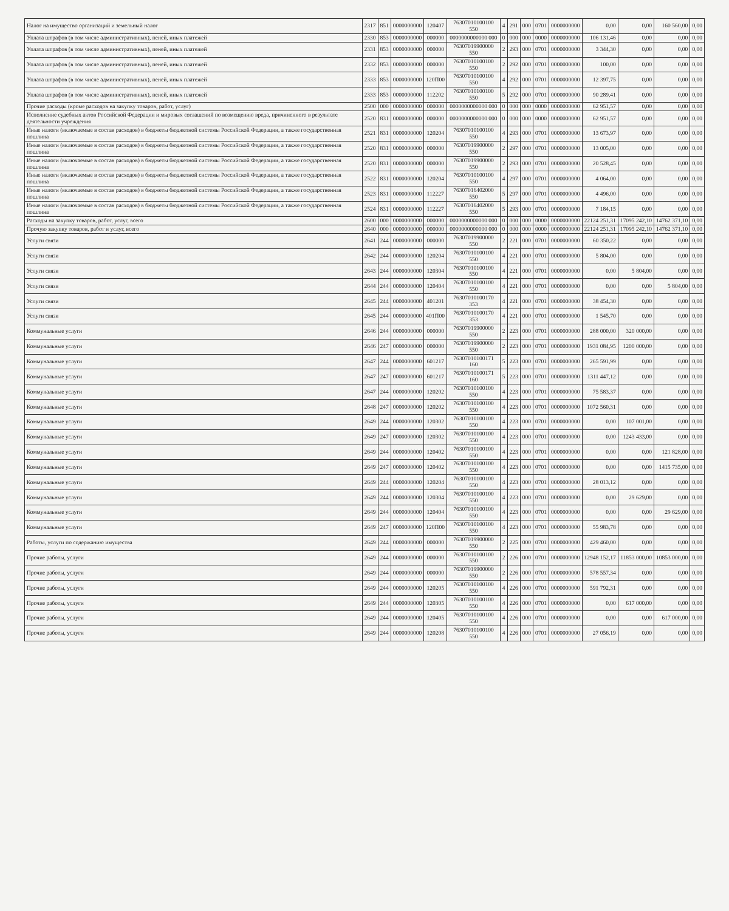| Налог на имущество организаций и земельный налог | 2317 | 851 | 0000000000 | 120407 | 76307010100100 550 | 4 | 291 | 000 | 0701 | 0000000000 | 0,00 | 0,00 | 160 560,00 | 0,00 |
| Уплата штрафов (в том числе административных), пеней, иных платежей | 2330 | 853 | 0000000000 | 000000 | 0000000000000 000 | 0 | 000 | 000 | 0000 | 0000000000 | 106 131,46 | 0,00 | 0,00 | 0,00 |
| Уплата штрафов (в том числе административных), пеней, иных платежей | 2331 | 853 | 0000000000 | 000000 | 76307019900000 550 | 2 | 293 | 000 | 0701 | 0000000000 | 3 344,30 | 0,00 | 0,00 | 0,00 |
| Уплата штрафов (в том числе административных), пеней, иных платежей | 2332 | 853 | 0000000000 | 000000 | 76307010100100 550 | 2 | 292 | 000 | 0701 | 0000000000 | 100,00 | 0,00 | 0,00 | 0,00 |
| Уплата штрафов (в том числе административных), пеней, иных платежей | 2333 | 853 | 0000000000 | 120П00 | 76307010100100 550 | 4 | 292 | 000 | 0701 | 0000000000 | 12 397,75 | 0,00 | 0,00 | 0,00 |
| Уплата штрафов (в том числе административных), пеней, иных платежей | 2333 | 853 | 0000000000 | 112202 | 76307010100100 550 | 5 | 292 | 000 | 0701 | 0000000000 | 90 289,41 | 0,00 | 0,00 | 0,00 |
| Прочие расходы (кроме расходов на закупку товаров, работ, услуг) | 2500 | 000 | 0000000000 | 000000 | 0000000000000 000 | 0 | 000 | 000 | 0000 | 0000000000 | 62 951,57 | 0,00 | 0,00 | 0,00 |
| Исполнение судебных актов Российской Федерации и мировых соглашений по возмещению вреда, причиненного в результате деятельности учреждения | 2520 | 831 | 0000000000 | 000000 | 0000000000000 000 | 0 | 000 | 000 | 0000 | 0000000000 | 62 951,57 | 0,00 | 0,00 | 0,00 |
| Иные налоги (включаемые в состав расходов) в бюджеты бюджетной системы Российской Федерации, а также государственная пошлина | 2521 | 831 | 0000000000 | 120204 | 76307010100100 550 | 4 | 293 | 000 | 0701 | 0000000000 | 13 673,97 | 0,00 | 0,00 | 0,00 |
| Иные налоги (включаемые в состав расходов) в бюджеты бюджетной системы Российской Федерации, а также государственная пошлина | 2520 | 831 | 0000000000 | 000000 | 76307019900000 550 | 2 | 297 | 000 | 0701 | 0000000000 | 13 005,00 | 0,00 | 0,00 | 0,00 |
| Иные налоги (включаемые в состав расходов) в бюджеты бюджетной системы Российской Федерации, а также государственная пошлина | 2520 | 831 | 0000000000 | 000000 | 76307019900000 550 | 2 | 293 | 000 | 0701 | 0000000000 | 20 528,45 | 0,00 | 0,00 | 0,00 |
| Иные налоги (включаемые в состав расходов) в бюджеты бюджетной системы Российской Федерации, а также государственная пошлина | 2522 | 831 | 0000000000 | 120204 | 76307010100100 550 | 4 | 297 | 000 | 0701 | 0000000000 | 4 064,00 | 0,00 | 0,00 | 0,00 |
| Иные налоги (включаемые в состав расходов) в бюджеты бюджетной системы Российской Федерации, а также государственная пошлина | 2523 | 831 | 0000000000 | 112227 | 76307016402000 550 | 5 | 297 | 000 | 0701 | 0000000000 | 4 496,00 | 0,00 | 0,00 | 0,00 |
| Иные налоги (включаемые в состав расходов) в бюджеты бюджетной системы Российской Федерации, а также государственная пошлина | 2524 | 831 | 0000000000 | 112227 | 76307016402000 550 | 5 | 293 | 000 | 0701 | 0000000000 | 7 184,15 | 0,00 | 0,00 | 0,00 |
| Расходы на закупку товаров, работ, услуг, всего | 2600 | 000 | 0000000000 | 000000 | 0000000000000 000 | 0 | 000 | 000 | 0000 | 0000000000 | 22124 251,31 | 17095 242,10 | 14762 371,10 | 0,00 |
| Прочую закупку товаров, работ и услуг, всего | 2640 | 000 | 0000000000 | 000000 | 0000000000000 000 | 0 | 000 | 000 | 0000 | 0000000000 | 22124 251,31 | 17095 242,10 | 14762 371,10 | 0,00 |
| Услуги связи | 2641 | 244 | 0000000000 | 000000 | 76307019900000 550 | 2 | 221 | 000 | 0701 | 0000000000 | 60 350,22 | 0,00 | 0,00 | 0,00 |
| Услуги связи | 2642 | 244 | 0000000000 | 120204 | 76307010100100 550 | 4 | 221 | 000 | 0701 | 0000000000 | 5 804,00 | 0,00 | 0,00 | 0,00 |
| Услуги связи | 2643 | 244 | 0000000000 | 120304 | 76307010100100 550 | 4 | 221 | 000 | 0701 | 0000000000 | 0,00 | 5 804,00 | 0,00 | 0,00 |
| Услуги связи | 2644 | 244 | 0000000000 | 120404 | 76307010100100 550 | 4 | 221 | 000 | 0701 | 0000000000 | 0,00 | 0,00 | 5 804,00 | 0,00 |
| Услуги связи | 2645 | 244 | 0000000000 | 401201 | 76307010100170 353 | 4 | 221 | 000 | 0701 | 0000000000 | 38 454,30 | 0,00 | 0,00 | 0,00 |
| Услуги связи | 2645 | 244 | 0000000000 | 401П00 | 76307010100170 353 | 4 | 221 | 000 | 0701 | 0000000000 | 1 545,70 | 0,00 | 0,00 | 0,00 |
| Коммунальные услуги | 2646 | 244 | 0000000000 | 000000 | 76307019900000 550 | 2 | 223 | 000 | 0701 | 0000000000 | 288 000,00 | 320 000,00 | 0,00 | 0,00 |
| Коммунальные услуги | 2646 | 247 | 0000000000 | 000000 | 76307019900000 550 | 2 | 223 | 000 | 0701 | 0000000000 | 1931 084,95 | 1200 000,00 | 0,00 | 0,00 |
| Коммунальные услуги | 2647 | 244 | 0000000000 | 601217 | 76307010100171 160 | 5 | 223 | 000 | 0701 | 0000000000 | 265 591,99 | 0,00 | 0,00 | 0,00 |
| Коммунальные услуги | 2647 | 247 | 0000000000 | 601217 | 76307010100171 160 | 5 | 223 | 000 | 0701 | 0000000000 | 1311 447,12 | 0,00 | 0,00 | 0,00 |
| Коммунальные услуги | 2647 | 244 | 0000000000 | 120202 | 76307010100100 550 | 4 | 223 | 000 | 0701 | 0000000000 | 75 583,37 | 0,00 | 0,00 | 0,00 |
| Коммунальные услуги | 2648 | 247 | 0000000000 | 120202 | 76307010100100 550 | 4 | 223 | 000 | 0701 | 0000000000 | 1072 560,31 | 0,00 | 0,00 | 0,00 |
| Коммунальные услуги | 2649 | 244 | 0000000000 | 120302 | 76307010100100 550 | 4 | 223 | 000 | 0701 | 0000000000 | 0,00 | 107 001,00 | 0,00 | 0,00 |
| Коммунальные услуги | 2649 | 247 | 0000000000 | 120302 | 76307010100100 550 | 4 | 223 | 000 | 0701 | 0000000000 | 0,00 | 1243 433,00 | 0,00 | 0,00 |
| Коммунальные услуги | 2649 | 244 | 0000000000 | 120402 | 76307010100100 550 | 4 | 223 | 000 | 0701 | 0000000000 | 0,00 | 0,00 | 121 828,00 | 0,00 |
| Коммунальные услуги | 2649 | 247 | 0000000000 | 120402 | 76307010100100 550 | 4 | 223 | 000 | 0701 | 0000000000 | 0,00 | 0,00 | 1415 735,00 | 0,00 |
| Коммунальные услуги | 2649 | 244 | 0000000000 | 120204 | 76307010100100 550 | 4 | 223 | 000 | 0701 | 0000000000 | 28 013,12 | 0,00 | 0,00 | 0,00 |
| Коммунальные услуги | 2649 | 244 | 0000000000 | 120304 | 76307010100100 550 | 4 | 223 | 000 | 0701 | 0000000000 | 0,00 | 29 629,00 | 0,00 | 0,00 |
| Коммунальные услуги | 2649 | 244 | 0000000000 | 120404 | 76307010100100 550 | 4 | 223 | 000 | 0701 | 0000000000 | 0,00 | 0,00 | 29 629,00 | 0,00 |
| Коммунальные услуги | 2649 | 247 | 0000000000 | 120П00 | 76307010100100 550 | 4 | 223 | 000 | 0701 | 0000000000 | 55 983,78 | 0,00 | 0,00 | 0,00 |
| Работы, услуги по содержанию имущества | 2649 | 244 | 0000000000 | 000000 | 76307019900000 550 | 2 | 225 | 000 | 0701 | 0000000000 | 429 460,00 | 0,00 | 0,00 | 0,00 |
| Прочие работы, услуги | 2649 | 244 | 0000000000 | 000000 | 76307010100100 550 | 2 | 226 | 000 | 0701 | 0000000000 | 12948 152,17 | 11853 000,00 | 10853 000,00 | 0,00 |
| Прочие работы, услуги | 2649 | 244 | 0000000000 | 000000 | 76307019900000 550 | 2 | 226 | 000 | 0701 | 0000000000 | 578 557,34 | 0,00 | 0,00 | 0,00 |
| Прочие работы, услуги | 2649 | 244 | 0000000000 | 120205 | 76307010100100 550 | 4 | 226 | 000 | 0701 | 0000000000 | 591 792,31 | 0,00 | 0,00 | 0,00 |
| Прочие работы, услуги | 2649 | 244 | 0000000000 | 120305 | 76307010100100 550 | 4 | 226 | 000 | 0701 | 0000000000 | 0,00 | 617 000,00 | 0,00 | 0,00 |
| Прочие работы, услуги | 2649 | 244 | 0000000000 | 120405 | 76307010100100 550 | 4 | 226 | 000 | 0701 | 0000000000 | 0,00 | 0,00 | 617 000,00 | 0,00 |
| Прочие работы, услуги | 2649 | 244 | 0000000000 | 120208 | 76307010100100 550 | 4 | 226 | 000 | 0701 | 0000000000 | 27 056,19 | 0,00 | 0,00 | 0,00 |